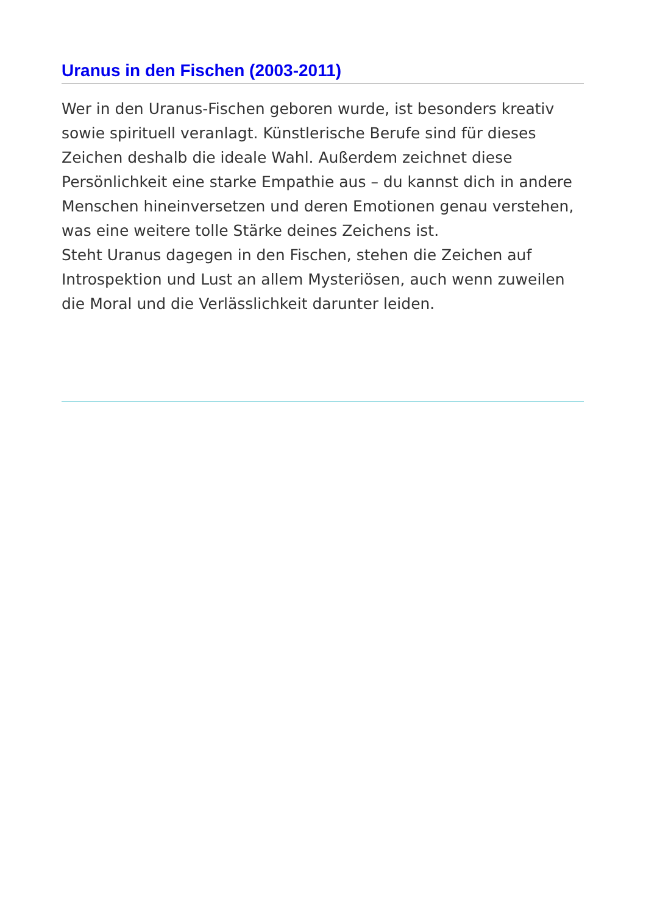Uranus in den Fischen (2003-2011)
Wer in den Uranus-Fischen geboren wurde, ist besonders kreativ sowie spirituell veranlagt. Künstlerische Berufe sind für dieses Zeichen deshalb die ideale Wahl. Außerdem zeichnet diese Persönlichkeit eine starke Empathie aus – du kannst dich in andere Menschen hineinversetzen und deren Emotionen genau verstehen, was eine weitere tolle Stärke deines Zeichens ist.
Steht Uranus dagegen in den Fischen, stehen die Zeichen auf Introspektion und Lust an allem Mysteriösen, auch wenn zuweilen die Moral und die Verlässlichkeit darunter leiden.